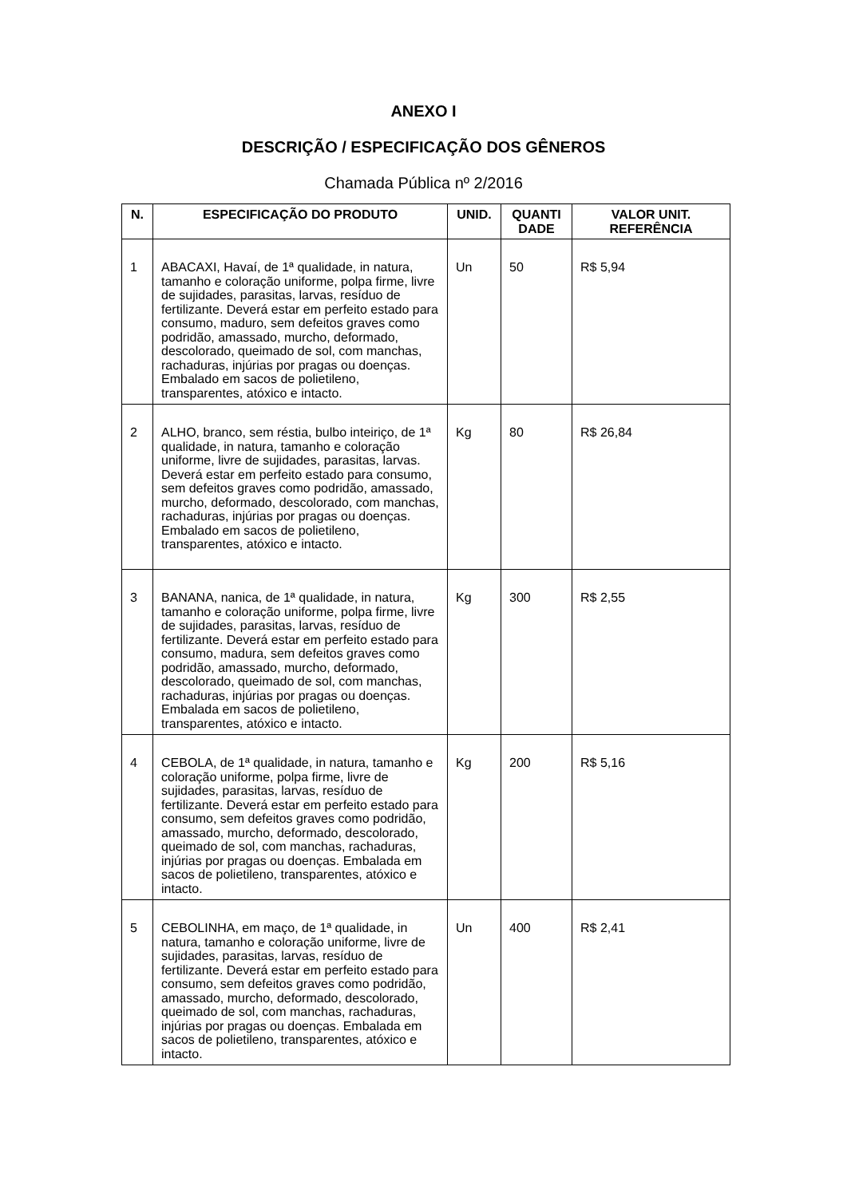ANEXO I
DESCRIÇÃO / ESPECIFICAÇÃO DOS GÊNEROS
Chamada Pública nº 2/2016
| N. | ESPECIFICAÇÃO DO PRODUTO | UNID. | QUANTI DADE | VALOR UNIT. REFERÊNCIA |
| --- | --- | --- | --- | --- |
| 1 | ABACAXI, Havaí, de 1ª qualidade, in natura, tamanho e coloração uniforme, polpa firme, livre de sujidades, parasitas, larvas, resíduo de fertilizante. Deverá estar em perfeito estado para consumo, maduro, sem defeitos graves como podridão, amassado, murcho, deformado, descolorado, queimado de sol, com manchas, rachaduras, injúrias por pragas ou doenças. Embalado em sacos de polietileno, transparentes, atóxico e intacto. | Un | 50 | R$ 5,94 |
| 2 | ALHO, branco, sem réstia, bulbo inteiriço, de 1ª qualidade, in natura, tamanho e coloração uniforme, livre de sujidades, parasitas, larvas. Deverá estar em perfeito estado para consumo, sem defeitos graves como podridão, amassado, murcho, deformado, descolorado, com manchas, rachaduras, injúrias por pragas ou doenças. Embalado em sacos de polietileno, transparentes, atóxico e intacto. | Kg | 80 | R$ 26,84 |
| 3 | BANANA, nanica, de 1ª qualidade, in natura, tamanho e coloração uniforme, polpa firme, livre de sujidades, parasitas, larvas, resíduo de fertilizante. Deverá estar em perfeito estado para consumo, madura, sem defeitos graves como podridão, amassado, murcho, deformado, descolorado, queimado de sol, com manchas, rachaduras, injúrias por pragas ou doenças. Embalada em sacos de polietileno, transparentes, atóxico e intacto. | Kg | 300 | R$ 2,55 |
| 4 | CEBOLA, de 1ª qualidade, in natura, tamanho e coloração uniforme, polpa firme, livre de sujidades, parasitas, larvas, resíduo de fertilizante. Deverá estar em perfeito estado para consumo, sem defeitos graves como podridão, amassado, murcho, deformado, descolorado, queimado de sol, com manchas, rachaduras, injúrias por pragas ou doenças. Embalada em sacos de polietileno, transparentes, atóxico e intacto. | Kg | 200 | R$ 5,16 |
| 5 | CEBOLINHA, em maço, de 1ª qualidade, in natura, tamanho e coloração uniforme, livre de sujidades, parasitas, larvas, resíduo de fertilizante. Deverá estar em perfeito estado para consumo, sem defeitos graves como podridão, amassado, murcho, deformado, descolorado, queimado de sol, com manchas, rachaduras, injúrias por pragas ou doenças. Embalada em sacos de polietileno, transparentes, atóxico e intacto. | Un | 400 | R$ 2,41 |